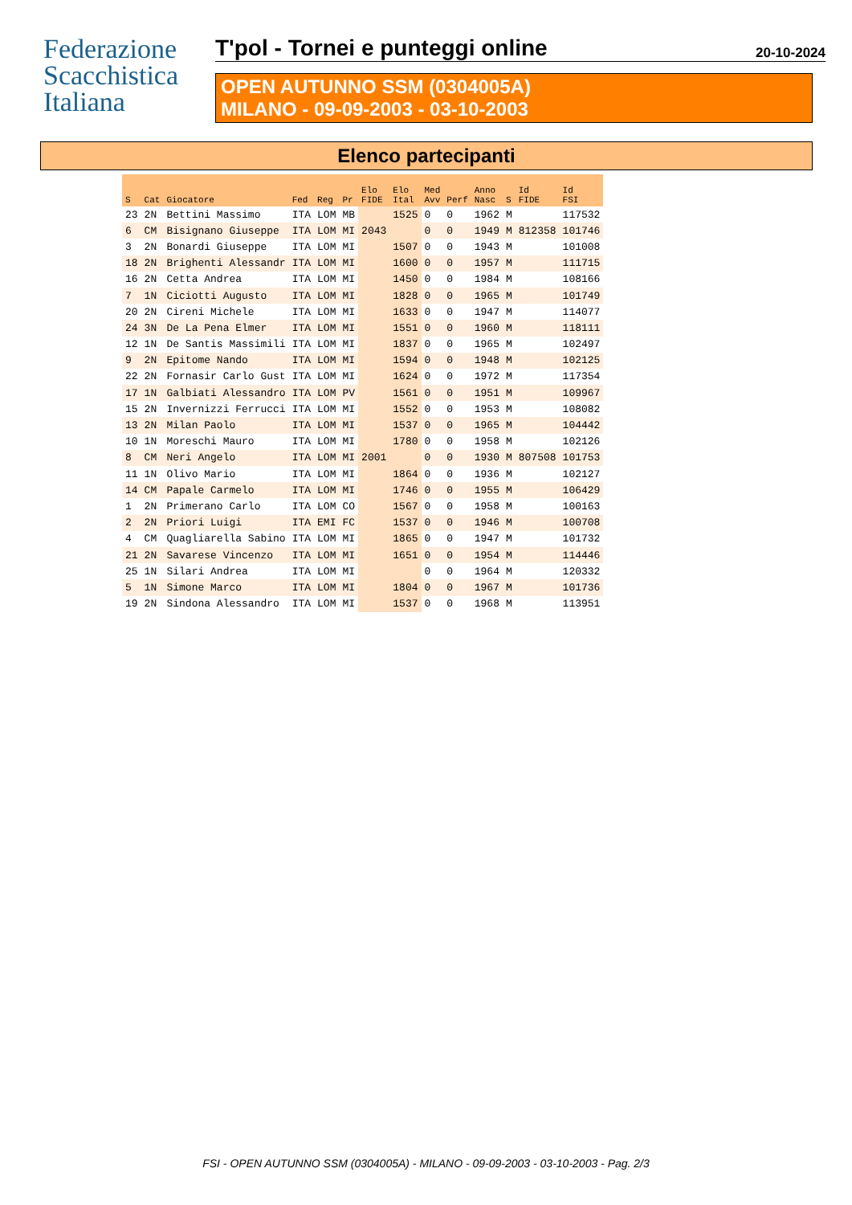Federazione
Scacchistica
Italiana
T'pol - Tornei e punteggi online 20-10-2024
OPEN AUTUNNO SSM (0304005A)
MILANO - 09-09-2003 - 03-10-2003
Elenco partecipanti
| S | Cat | Giocatore | Fed | Reg | Pr | Elo FIDE | Elo Ital | Med Avv | Perf | Anno Nasc | S | Id FIDE | Id FSI |
| --- | --- | --- | --- | --- | --- | --- | --- | --- | --- | --- | --- | --- | --- |
| 23 | 2N | Bettini Massimo | ITA | LOM | MB | | 1525 | 0 | 0 | 1962 | M | | 117532 |
| 6 | CM | Bisignano Giuseppe | ITA | LOM | MI | 2043 | | 0 | 0 | 1949 | M | 812358 | 101746 |
| 3 | 2N | Bonardi Giuseppe | ITA | LOM | MI | | 1507 | 0 | 0 | 1943 | M | | 101008 |
| 18 | 2N | Brighenti Alessandr | ITA | LOM | MI | | 1600 | 0 | 0 | 1957 | M | | 111715 |
| 16 | 2N | Cetta Andrea | ITA | LOM | MI | | 1450 | 0 | 0 | 1984 | M | | 108166 |
| 7 | 1N | Ciciotti Augusto | ITA | LOM | MI | | 1828 | 0 | 0 | 1965 | M | | 101749 |
| 20 | 2N | Cireni Michele | ITA | LOM | MI | | 1633 | 0 | 0 | 1947 | M | | 114077 |
| 24 | 3N | De La Pena Elmer | ITA | LOM | MI | | 1551 | 0 | 0 | 1960 | M | | 118111 |
| 12 | 1N | De Santis Massimili | ITA | LOM | MI | | 1837 | 0 | 0 | 1965 | M | | 102497 |
| 9 | 2N | Epitome Nando | ITA | LOM | MI | | 1594 | 0 | 0 | 1948 | M | | 102125 |
| 22 | 2N | Fornasir Carlo Gust | ITA | LOM | MI | | 1624 | 0 | 0 | 1972 | M | | 117354 |
| 17 | 1N | Galbiati Alessandro | ITA | LOM | PV | | 1561 | 0 | 0 | 1951 | M | | 109967 |
| 15 | 2N | Invernizzi Ferrucci | ITA | LOM | MI | | 1552 | 0 | 0 | 1953 | M | | 108082 |
| 13 | 2N | Milan Paolo | ITA | LOM | MI | | 1537 | 0 | 0 | 1965 | M | | 104442 |
| 10 | 1N | Moreschi Mauro | ITA | LOM | MI | | 1780 | 0 | 0 | 1958 | M | | 102126 |
| 8 | CM | Neri Angelo | ITA | LOM | MI | 2001 | | 0 | 0 | 1930 | M | 807508 | 101753 |
| 11 | 1N | Olivo Mario | ITA | LOM | MI | | 1864 | 0 | 0 | 1936 | M | | 102127 |
| 14 | CM | Papale Carmelo | ITA | LOM | MI | | 1746 | 0 | 0 | 1955 | M | | 106429 |
| 1 | 2N | Primerano Carlo | ITA | LOM | CO | | 1567 | 0 | 0 | 1958 | M | | 100163 |
| 2 | 2N | Priori Luigi | ITA | EMI | FC | | 1537 | 0 | 0 | 1946 | M | | 100708 |
| 4 | CM | Quagliarella Sabino | ITA | LOM | MI | | 1865 | 0 | 0 | 1947 | M | | 101732 |
| 21 | 2N | Savarese Vincenzo | ITA | LOM | MI | | 1651 | 0 | 0 | 1954 | M | | 114446 |
| 25 | 1N | Silari Andrea | ITA | LOM | MI | | | 0 | 0 | 1964 | M | | 120332 |
| 5 | 1N | Simone Marco | ITA | LOM | MI | | 1804 | 0 | 0 | 1967 | M | | 101736 |
| 19 | 2N | Sindona Alessandro | ITA | LOM | MI | | 1537 | 0 | 0 | 1968 | M | | 113951 |
FSI - OPEN AUTUNNO SSM (0304005A) - MILANO - 09-09-2003 - 03-10-2003 - Pag. 2/3